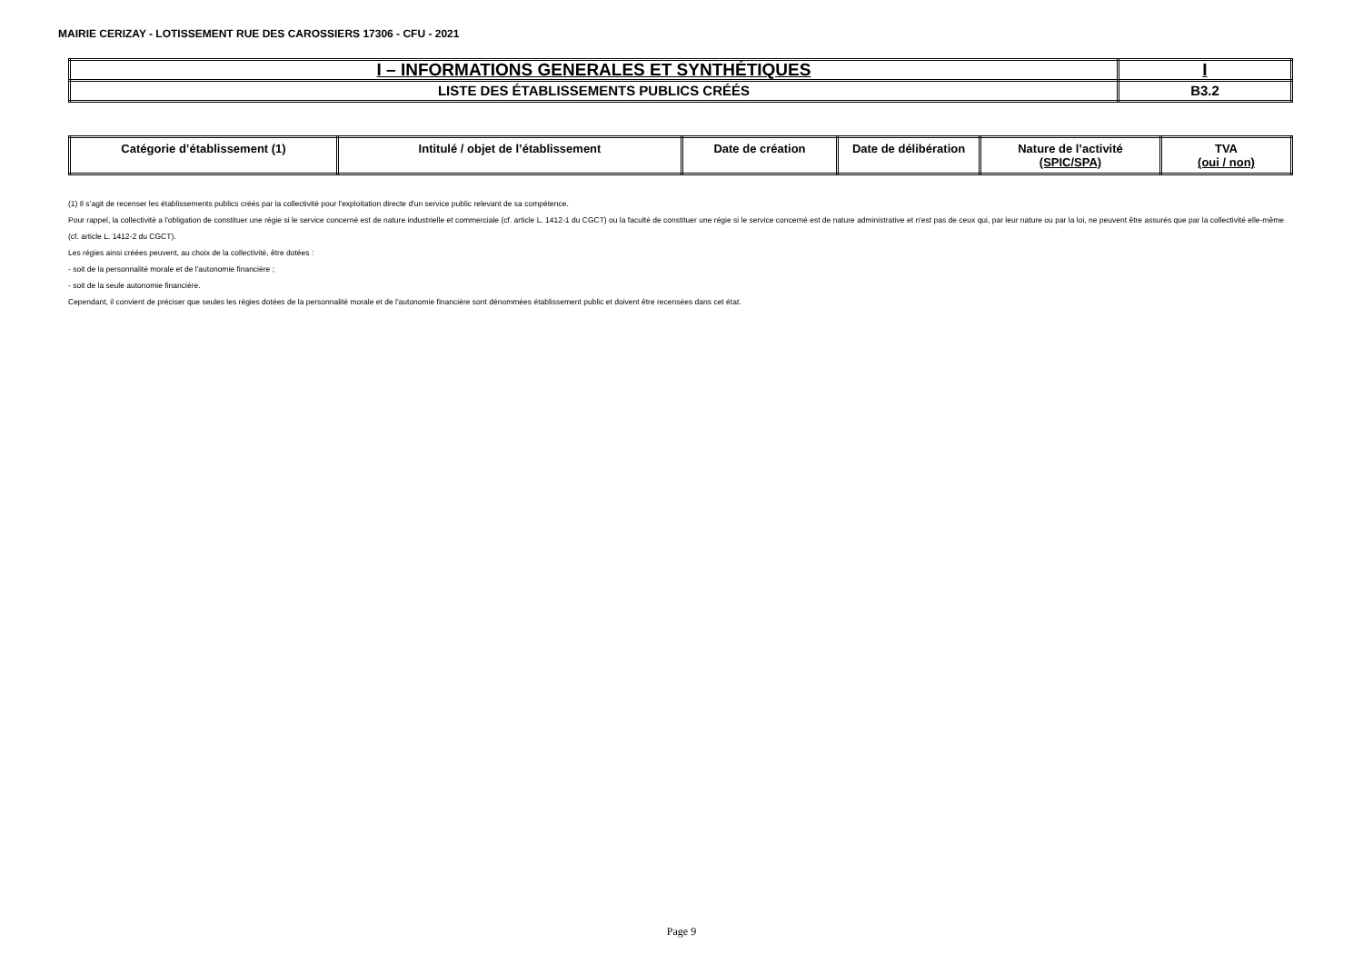MAIRIE CERIZAY - LOTISSEMENT RUE DES CAROSSIERS 17306 - CFU - 2021
| I – INFORMATIONS GENERALES ET SYNTHÉTIQUES | I |
| LISTE DES ÉTABLISSEMENTS PUBLICS CRÉÉS | B3.2 |
| Catégorie d’établissement (1) | Intitulé / objet de l’établissement | Date de création | Date de délibération | Nature de l’activité (SPIC/SPA) | TVA (oui / non) |
| --- | --- | --- | --- | --- | --- |
(1) Il s’agit de recenser les établissements publics créés par la collectivité pour l'exploitation directe d'un service public relevant de sa compétence.
Pour rappel, la collectivité a l'obligation de constituer une régie si le service concerné est de nature industrielle et commerciale (cf. article L. 1412-1 du CGCT) ou la faculté de constituer une régie si le service concerné est de nature administrative et n'est pas de ceux qui, par leur nature ou par la loi, ne peuvent être assurés que par la collectivité elle-même (cf. article L. 1412-2 du CGCT).
Les régies ainsi créées peuvent, au choix de la collectivité, être dotées :
- soit de la personnalité morale et de l'autonomie financière ;
- soit de la seule autonomie financière.
Cependant, il convient de préciser que seules les régies dotées de la personnalité morale et de l'autonomie financière sont dénommées établissement public et doivent être recensées dans cet état.
Page 9